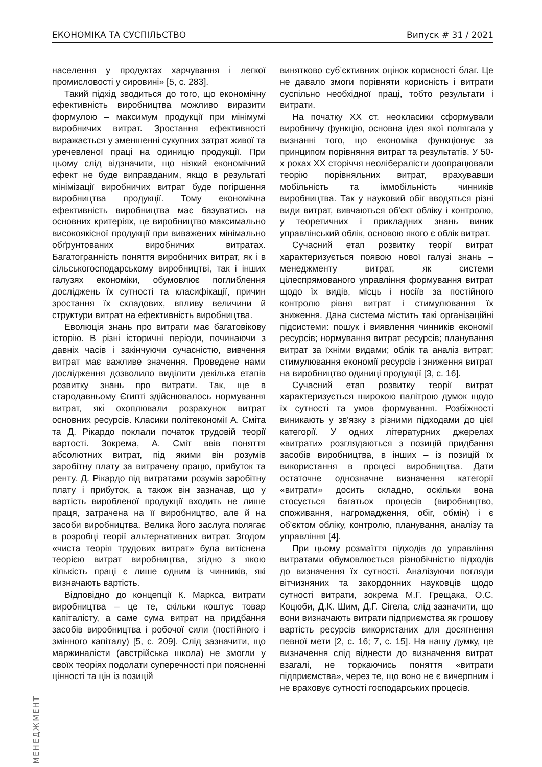ЕКОНОМІКА ТА СУСПІЛЬСТВО Випуск # 31 / 2021
населення у продуктах харчування і легкої промисловості у сировині» [5, с. 283].
Такий підхід зводиться до того, що економічну ефективність виробництва можливо виразити формулою – максимум продукції при мінімумі виробничих витрат. Зростання ефективності виражається у зменшенні сукупних затрат живої та уречевленої праці на одиницю продукції. При цьому слід відзначити, що ніякий економічний ефект не буде виправданим, якщо в результаті мінімізації виробничих витрат буде погіршення виробництва продукції. Тому економічна ефективність виробництва має базуватись на основних критеріях, це виробництво максимально високоякісної продукції при виважених мінімально обґрунтованих виробничих витратах. Багатогранність поняття виробничих витрат, як і в сільськогосподарському виробництві, так і інших галузях економіки, обумовлює поглиблення досліджень їх сутності та класифікації, причин зростання їх складових, впливу величини й структури витрат на ефективність виробництва.
Еволюція знань про витрати має багатовікову історію. В різні історичні періоди, починаючи з давніх часів і закінчуючи сучасністю, вивчення витрат має важливе значення. Проведене нами дослідження дозволило виділити декілька етапів розвитку знань про витрати. Так, ще в стародавньому Єгипті здійснювалось нормування витрат, які охоплювали розрахунок витрат основних ресурсів. Класики політекономії А. Сміта та Д. Рікардо поклали початок трудовій теорії вартості. Зокрема, А. Сміт ввів поняття абсолютних витрат, під якими він розумів заробітну плату за витрачену працю, прибуток та ренту. Д. Рікардо під витратами розумів заробітну плату і прибуток, а також він зазначав, що у вартість виробленої продукції входить не лише праця, затрачена на її виробництво, але й на засоби виробництва. Велика його заслуга полягає в розробці теорії альтернативних витрат. Згодом «чиста теорія трудових витрат» була витіснена теорією витрат виробництва, згідно з якою кількість праці є лише одним із чинників, які визначають вартість.
Відповідно до концепції К. Маркса, витрати виробництва – це те, скільки коштує товар капіталісту, а саме сума витрат на придбання засобів виробництва і робочої сили (постійного і змінного капіталу) [5, с. 209]. Слід зазначити, що маржиналісти (австрійська школа) не змогли у своїх теоріях подолати суперечності при поясненні цінності та цін із позицій
винятково суб’єктивних оцінок корисності благ. Це не давало змоги порівняти корисність і витрати суспільно необхідної праці, тобто результати і витрати.
На початку ХХ ст. неокласики сформували виробничу функцію, основна ідея якої полягала у визнанні того, що економіка функціонує за принципом порівняння витрат та результатів. У 50-х роках ХХ сторіччя неолібералісти доопрацювали теорію порівняльних витрат, врахувавши мобільність та іммобільність чинників виробництва. Так у науковий обіг вводяться різні види витрат, вивчаються об'єкт обліку і контролю, у теоретичних і прикладних знань виник управлінський облік, основою якого є облік витрат.
Сучасний етап розвитку теорії витрат характеризується появою нової галузі знань – менеджменту витрат, як системи цілеспрямованого управління формування витрат щодо їх видів, місць і носіїв за постійного контролю рівня витрат і стимулювання їх зниження. Дана система містить такі організаційні підсистеми: пошук і виявлення чинників економії ресурсів; нормування витрат ресурсів; планування витрат за їхніми видами; облік та аналіз витрат; стимулювання економії ресурсів і зниження витрат на виробництво одиниці продукції [3, с. 16].
Сучасний етап розвитку теорії витрат характеризується широкою палітрою думок щодо їх сутності та умов формування. Розбіжності виникають у зв'язку з різними підходами до цієї категорії. У одних літературних джерелах «витрати» розглядаються з позицій придбання засобів виробництва, в інших – із позицій їх використання в процесі виробництва. Дати остаточне однозначне визначення категорії «витрати» досить складно, оскільки вона стосується багатьох процесів (виробництво, споживання, нагромадження, обіг, обмін) і є об'єктом обліку, контролю, планування, аналізу та управління [4].
При цьому розмаїття підходів до управління витратами обумовлюється різнобічністю підходів до визначення їх сутності. Аналізуючи погляди вітчизняних та закордонних науковців щодо сутності витрати, зокрема М.Г. Грещака, О.С. Коцюби, Д.К. Шим, Д.Г. Сігела, слід зазначити, що вони визначають витрати підприємства як грошову вартість ресурсів використаних для досягнення певної мети [2, с. 16; 7, с. 15]. На нашу думку, це визначення слід віднести до визначення витрат взагалі, не торкаючись поняття «витрати підприємства», через те, що воно не є вичерпним і не враховує сутності господарських процесів.
МЕНЕДЖМЕНТ